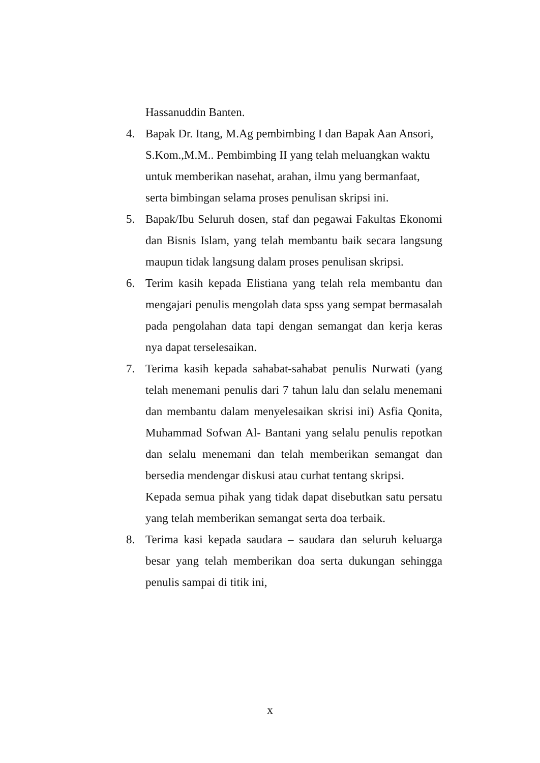Hassanuddin Banten.
4. Bapak Dr. Itang, M.Ag pembimbing I dan Bapak Aan Ansori, S.Kom.,M.M.. Pembimbing II yang telah meluangkan waktu untuk memberikan nasehat, arahan, ilmu yang bermanfaat, serta bimbingan selama proses penulisan skripsi ini.
5. Bapak/Ibu Seluruh dosen, staf dan pegawai Fakultas Ekonomi dan Bisnis Islam, yang telah membantu baik secara langsung maupun tidak langsung dalam proses penulisan skripsi.
6. Terim kasih kepada Elistiana yang telah rela membantu dan mengajari penulis mengolah data spss yang sempat bermasalah pada pengolahan data tapi dengan semangat dan kerja keras nya dapat terselesaikan.
7. Terima kasih kepada sahabat-sahabat penulis Nurwati (yang telah menemani penulis dari 7 tahun lalu dan selalu menemani dan membantu dalam menyelesaikan skrisi ini) Asfia Qonita, Muhammad Sofwan Al- Bantani yang selalu penulis repotkan dan selalu menemani dan telah memberikan semangat dan bersedia mendengar diskusi atau curhat tentang skripsi.
Kepada semua pihak yang tidak dapat disebutkan satu persatu yang telah memberikan semangat serta doa terbaik.
8. Terima kasi kepada saudara – saudara dan seluruh keluarga besar yang telah memberikan doa serta dukungan sehingga penulis sampai di titik ini,
x